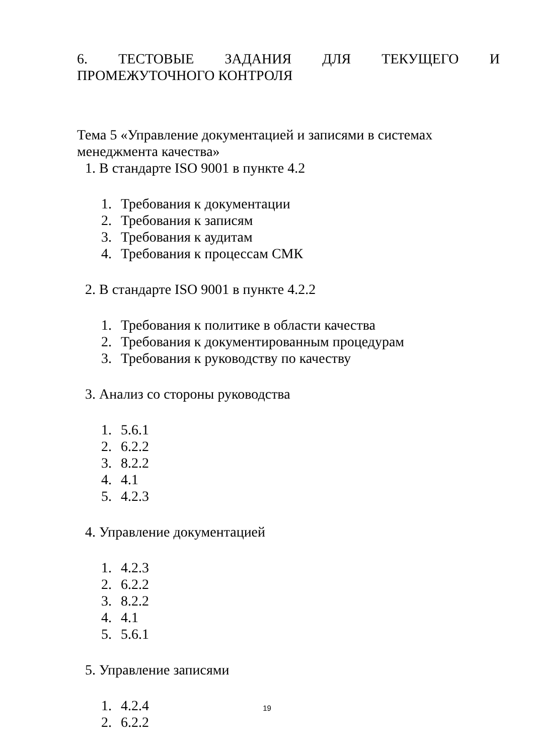6. ТЕСТОВЫЕ ЗАДАНИЯ ДЛЯ ТЕКУЩЕГО И ПРОМЕЖУТОЧНОГО КОНТРОЛЯ
Тема 5 «Управление документацией и записями в системах менеджмента качества»
1. В стандарте ISO 9001 в пункте 4.2
1. Требования к документации
2. Требования к записям
3. Требования к аудитам
4. Требования к процессам СМК
2. В стандарте ISO 9001 в пункте 4.2.2
1. Требования к политике в области качества
2. Требования к документированным процедурам
3. Требования к руководству по качеству
3. Анализ со стороны руководства
1. 5.6.1
2. 6.2.2
3. 8.2.2
4. 4.1
5. 4.2.3
4. Управление документацией
1. 4.2.3
2. 6.2.2
3. 8.2.2
4. 4.1
5. 5.6.1
5. Управление записями
1. 4.2.4
2. 6.2.2
19